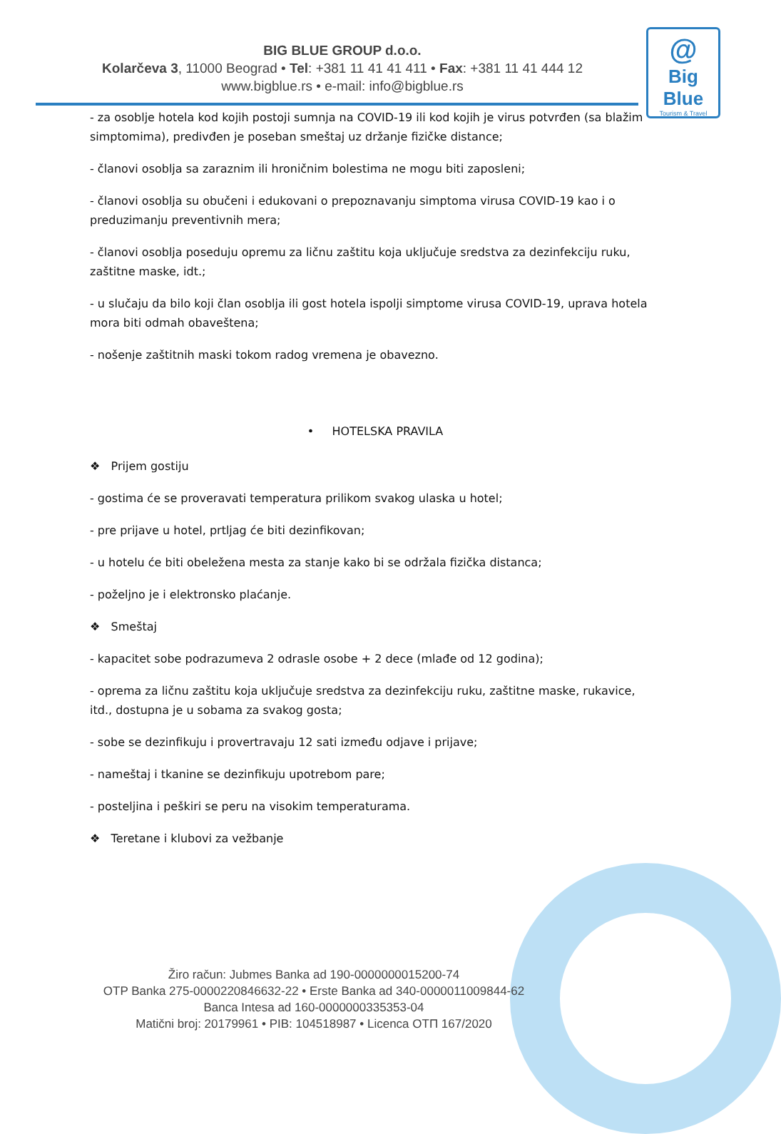BIG BLUE GROUP d.o.o.
Kolarčeva 3, 11000 Beograd • Tel: +381 11 41 41 411 • Fax: +381 11 41 444 12
www.bigblue.rs • e-mail: info@bigblue.rs
@
Big Blue
Tourism & Travel
- za osoblje hotela kod kojih postoji sumnja na COVID-19 ili kod kojih je virus potvrđen (sa blažim simptomima), predivđen je poseban smeštaj uz držanje fizičke distance;
- članovi osoblja sa zaraznim ili hroničnim bolestima ne mogu biti zaposleni;
- članovi osoblja su obučeni i edukovani o prepoznavanju simptoma virusa COVID-19 kao i o preduzimanju preventivnih mera;
- članovi osoblja poseduju opremu za ličnu zaštitu koja uključuje sredstva za dezinfekciju ruku, zaštitne maske, idt.;
- u slučaju da bilo koji član osoblja ili gost hotela ispolji simptome virusa COVID-19, uprava hotela mora biti odmah obaveštena;
- nošenje zaštitnih maski tokom radog vremena je obavezno.
• HOTELSKA PRAVILA
❖ Prijem gostiju
- gostima će se proveravati temperatura prilikom svakog ulaska u hotel;
- pre prijave u hotel, prtljag će biti dezinfikovan;
- u hotelu će biti obeležena mesta za stanje kako bi se održala fizička distanca;
- poželjno je i elektronsko plaćanje.
❖ Smeštaj
- kapacitet sobe podrazumeva 2 odrasle osobe + 2 dece (mlađe od 12 godina);
- oprema za ličnu zaštitu koja uključuje sredstva za dezinfekciju ruku, zaštitne maske, rukavice, itd., dostupna je u sobama za svakog gosta;
- sobe se dezinfikuju i provertravaju 12 sati između odjave i prijave;
- nameštaj i tkanine se dezinfikuju upotrebom pare;
- posteljina i peškiri se peru na visokim temperaturama.
❖ Teretane i klubovi za vežbanje
Žiro račun: Jubmes Banka ad 190-0000000015200-74
OTP Banka 275-0000220846632-22 • Erste Banka ad 340-0000011009844-62
Banca Intesa ad 160-0000000335353-04
Matični broj: 20179961 • PIB: 104518987 • Licenca OTП 167/2020